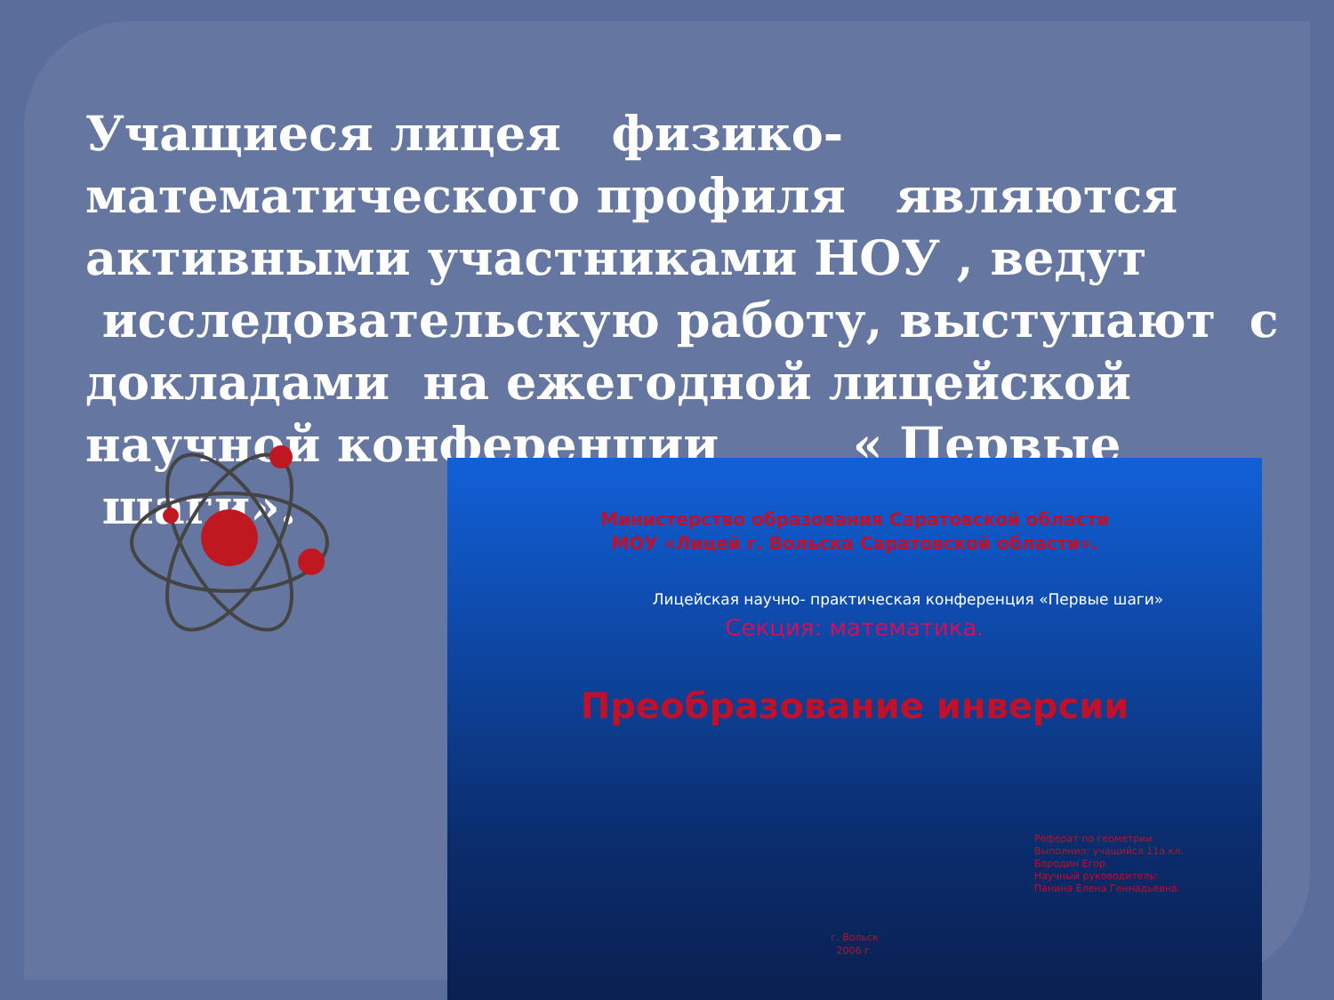Учащиеся лицея физико- математического профиля являются активными участниками НОУ , ведут исследовательскую работу, выступают с докладами на ежегодной лицейской научной конференции « Первые шаги».
Министерство образования Саратовской области
МОУ «Лицей г. Вольска Саратовской области».
Лицейская научно- практическая конференция «Первые шаги»
Секция: математика.
Преобразование инверсии
Реферат по геометрии
Выполнил: учащийся 11а кл.
Бородин Егор.
Научный руководитель:
Панина Елена Геннадьевна.
г. Вольск
2006 г.